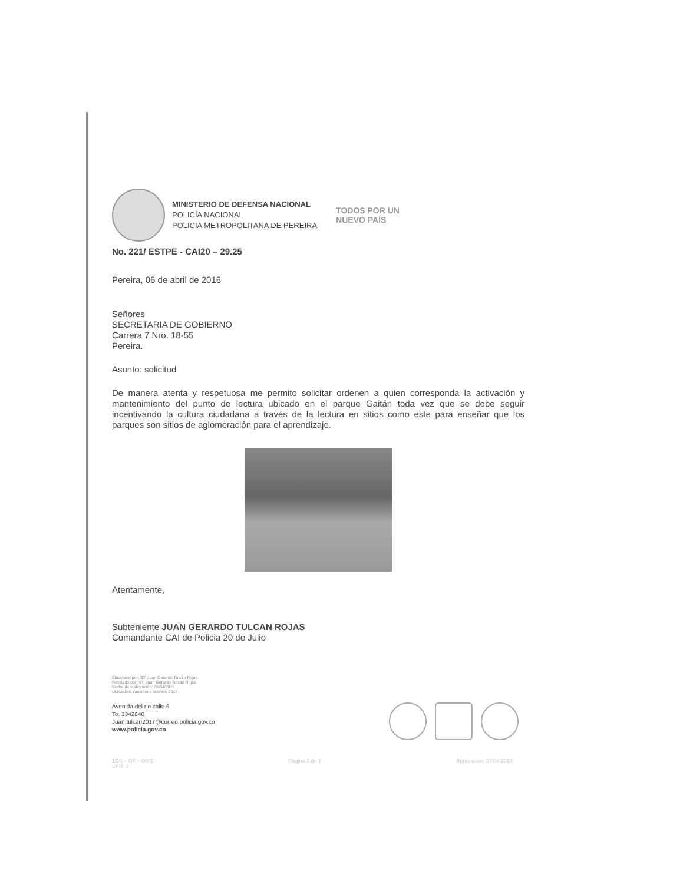MINISTERIO DE DEFENSA NACIONAL
POLICÍA NACIONAL
POLICIA METROPOLITANA DE PEREIRA
TODOS POR UN
NUEVO PAÍS
No. 221/ ESTPE - CAI20 – 29.25
Pereira, 06 de abril de 2016
Señores
SECRETARIA DE GOBIERNO
Carrera 7 Nro. 18-55
Pereira.
Asunto: solicitud
De manera atenta y respetuosa me permito solicitar ordenen a quien corresponda la activación y mantenimiento del punto de lectura ubicado en el parque Gaitán toda vez que se debe seguir incentivando la cultura ciudadana a través de la lectura en sitios como este para enseñar que los parques son sitios de aglomeración para el aprendizaje.
Atentamente,
Subteniente JUAN GERARDO TULCAN ROJAS
Comandante CAI de Policia 20 de Julio
Elaborado por: ST. Juan Gerardo Tulcán Rojas
Revisado por: ST. Juan Gerardo Tulcán Rojas
Fecha de elaboración: 05/04/2016
Ubicación: Yaecritorio \archivo 2016
Avenida del rio calle 6
Te: 3342840
Juan.tulcan2017@correo.policia.gov.co
www.policia.gov.co
1DS – OF – 0001
VER: 2 Página 1 de 1 Aprobación: 07/04/2014